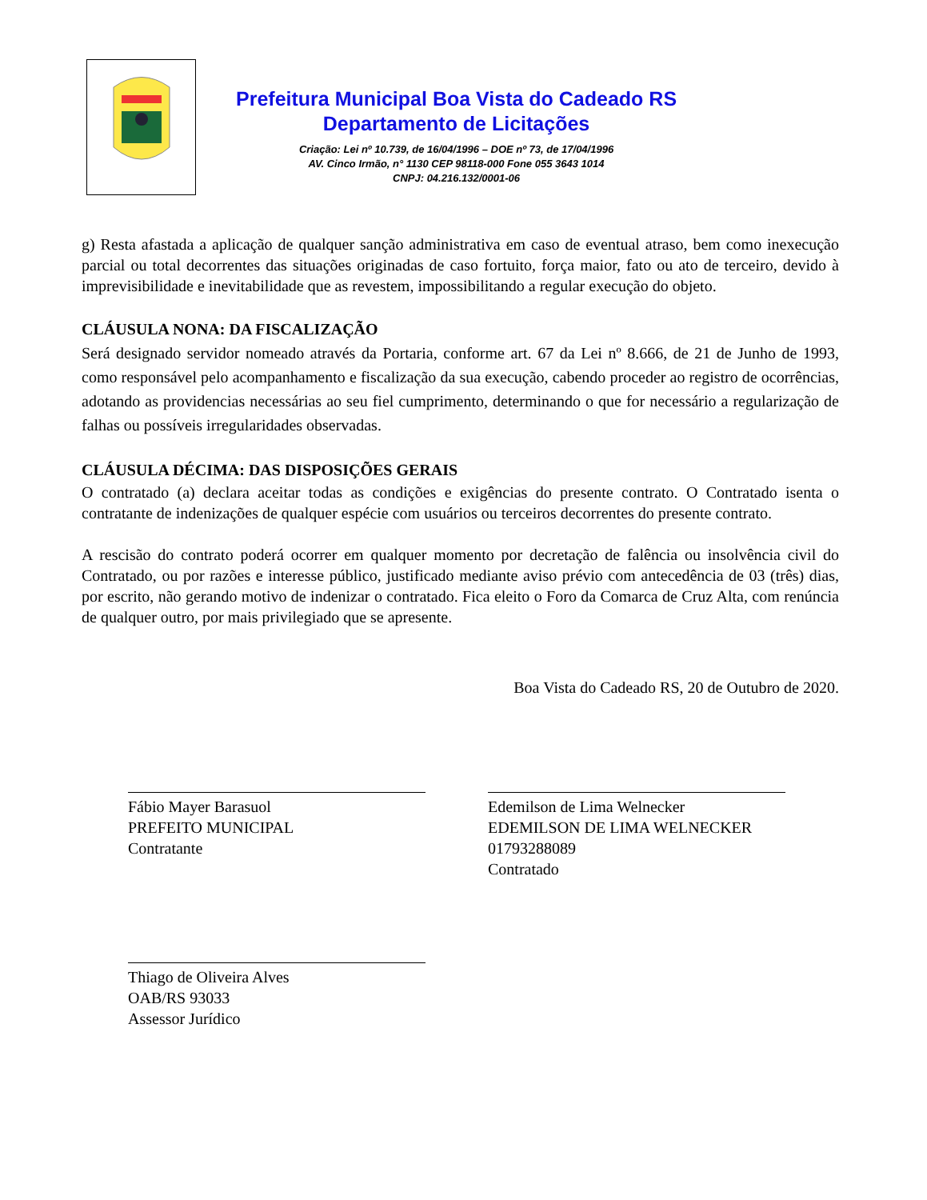Prefeitura Municipal Boa Vista do Cadeado RS
Departamento de Licitações
Criação: Lei nº 10.739, de 16/04/1996 – DOE nº 73, de 17/04/1996
AV. Cinco Irmão, n° 1130 CEP 98118-000 Fone 055 3643 1014
CNPJ: 04.216.132/0001-06
g) Resta afastada a aplicação de qualquer sanção administrativa em caso de eventual atraso, bem como inexecução parcial ou total decorrentes das situações originadas de caso fortuito, força maior, fato ou ato de terceiro, devido à imprevisibilidade e inevitabilidade que as revestem, impossibilitando a regular execução do objeto.
CLÁUSULA NONA: DA FISCALIZAÇÃO
Será designado servidor nomeado através da Portaria, conforme art. 67 da Lei nº 8.666, de 21 de Junho de 1993, como responsável pelo acompanhamento e fiscalização da sua execução, cabendo proceder ao registro de ocorrências, adotando as providencias necessárias ao seu fiel cumprimento, determinando o que for necessário a regularização de falhas ou possíveis irregularidades observadas.
CLÁUSULA DÉCIMA: DAS DISPOSIÇÕES GERAIS
O contratado (a) declara aceitar todas as condições e exigências do presente contrato. O Contratado isenta o contratante de indenizações de qualquer espécie com usuários ou terceiros decorrentes do presente contrato.
A rescisão do contrato poderá ocorrer em qualquer momento por decretação de falência ou insolvência civil do Contratado, ou por razões e interesse público, justificado mediante aviso prévio com antecedência de 03 (três) dias, por escrito, não gerando motivo de indenizar o contratado. Fica eleito o Foro da Comarca de Cruz Alta, com renúncia de qualquer outro, por mais privilegiado que se apresente.
Boa Vista do Cadeado RS, 20 de Outubro de 2020.
Fábio Mayer Barasuol
PREFEITO MUNICIPAL
Contratante
Edemilson de Lima Welnecker
EDEMILSON DE LIMA WELNECKER
01793288089
Contratado
Thiago de Oliveira Alves
OAB/RS 93033
Assessor Jurídico